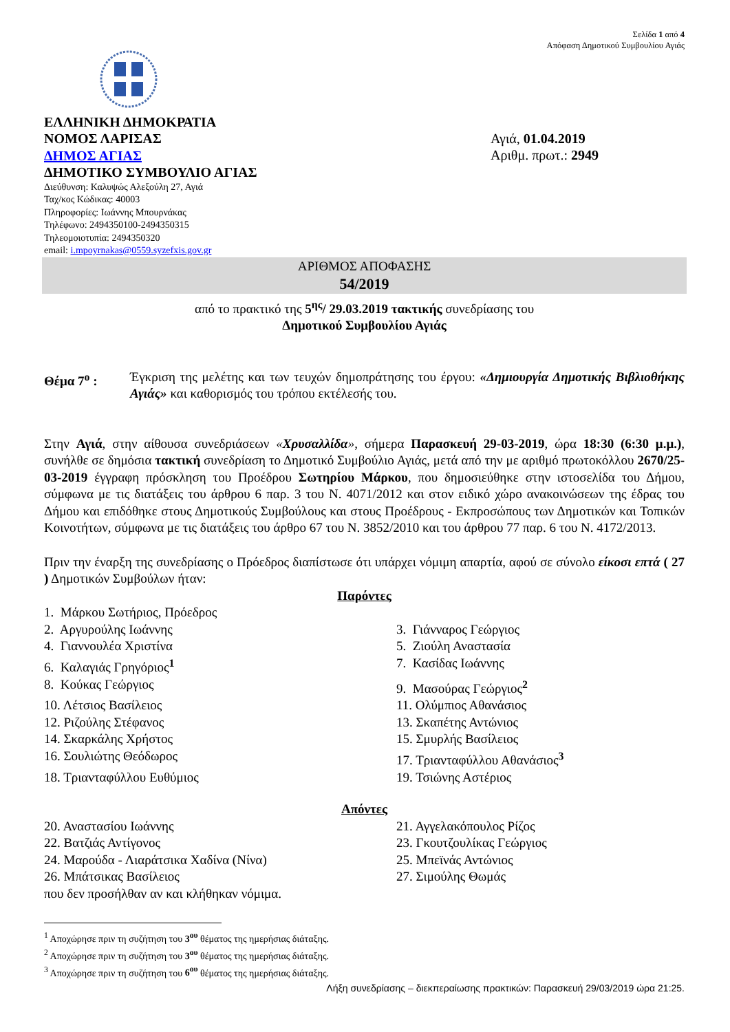Σελίδα 1 από 4
Απόφαση Δημοτικού Συμβουλίου Αγιάς
ΕΛΛΗΝΙΚΗ ΔΗΜΟΚΡΑΤΙΑ
ΝΟΜΟΣ ΛΑΡΙΣΑΣ
ΔΗΜΟΣ ΑΓΙΑΣ
ΔΗΜΟΤΙΚΟ ΣΥΜΒΟΥΛΙΟ ΑΓΙΑΣ
Διεύθυνση: Καλυψώς Αλεξούλη 27, Αγιά
Ταχ/κος Κώδικας: 40003
Πληροφορίες: Ιωάννης Μπουρνάκας
Τηλέφωνο: 2494350100-2494350315
Τηλεομοιοτυπία: 2494350320
email: i.mpoyrnakas@0559.syzefxis.gov.gr
Αγιά, 01.04.2019
Αριθμ. πρωτ.: 2949
ΑΡΙΘΜΟΣ ΑΠΟΦΑΣΗΣ
54/2019
από το πρακτικό της 5<sup>ης</sup>/ 29.03.2019 τακτικής συνεδρίασης του
Δημοτικού Συμβουλίου Αγιάς
Θέμα 7<sup>ο</sup> : Έγκριση της μελέτης και των τευχών δημοπράτησης του έργου: «Δημιουργία Δημοτικής Βιβλιοθήκης Αγιάς» και καθορισμός του τρόπου εκτέλεσής του.
Στην Αγιά, στην αίθουσα συνεδριάσεων «Χρυσαλλίδα», σήμερα Παρασκευή 29-03-2019, ώρα 18:30 (6:30 μ.μ.), συνήλθε σε δημόσια τακτική συνεδρίαση το Δημοτικό Συμβούλιο Αγιάς, μετά από την με αριθμό πρωτοκόλλου 2670/25-03-2019 έγγραφη πρόσκληση του Προέδρου Σωτηρίου Μάρκου, που δημοσιεύθηκε στην ιστοσελίδα του Δήμου, σύμφωνα με τις διατάξεις του άρθρου 6 παρ. 3 του Ν. 4071/2012 και στον ειδικό χώρο ανακοινώσεων της έδρας του Δήμου και επιδόθηκε στους Δημοτικούς Συμβούλους και στους Προέδρους - Εκπροσώπους των Δημοτικών και Τοπικών Κοινοτήτων, σύμφωνα με τις διατάξεις του άρθρο 67 του Ν. 3852/2010 και του άρθρου 77 παρ. 6 του Ν. 4172/2013.
Πριν την έναρξη της συνεδρίασης ο Πρόεδρος διαπίστωσε ότι υπάρχει νόμιμη απαρτία, αφού σε σύνολο είκοσι επτά ( 27 ) Δημοτικών Συμβούλων ήταν:
Παρόντες
1. Μάρκου Σωτήριος, Πρόεδρος
2. Αργυρούλης Ιωάννης
3. Γιάνναρος Γεώργιος
4. Γιαννουλέα Χριστίνα
5. Ζιούλη Αναστασία
6. Καλαγιάς Γρηγόριος<sup>1</sup>
7. Κασίδας Ιωάννης
8. Κούκας Γεώργιος
9. Μασούρας Γεώργιος<sup>2</sup>
10. Λέτσιος Βασίλειος
11. Ολύμπιος Αθανάσιος
12. Ριζούλης Στέφανος
13. Σκαπέτης Αντώνιος
14. Σκαρκάλης Χρήστος
15. Σμυρλής Βασίλειος
16. Σουλιώτης Θεόδωρος
17. Τριανταφύλλου Αθανάσιος<sup>3</sup>
18. Τριανταφύλλου Ευθύμιος
19. Τσιώνης Αστέριος
Απόντες
20. Αναστασίου Ιωάννης
21. Αγγελακόπουλος Ρίζος
22. Βατζιάς Αντίγονος
23. Γκουτζουλίκας Γεώργιος
24. Μαρούδα - Λιαράτσικα Χαδίνα (Νίνα)
25. Μπεϊνάς Αντώνιος
26. Μπάτσικας Βασίλειος
27. Σιμούλης Θωμάς
που δεν προσήλθαν αν και κλήθηκαν νόμιμα.
<sup>1</sup> Αποχώρησε πριν τη συζήτηση του 3<sup>ου</sup> θέματος της ημερήσιας διάταξης.
<sup>2</sup> Αποχώρησε πριν τη συζήτηση του 3<sup>ου</sup> θέματος της ημερήσιας διάταξης.
<sup>3</sup> Αποχώρησε πριν τη συζήτηση του 6<sup>ου</sup> θέματος της ημερήσιας διάταξης.
Λήξη συνεδρίασης – διεκπεραίωσης πρακτικών: Παρασκευή 29/03/2019 ώρα 21:25.